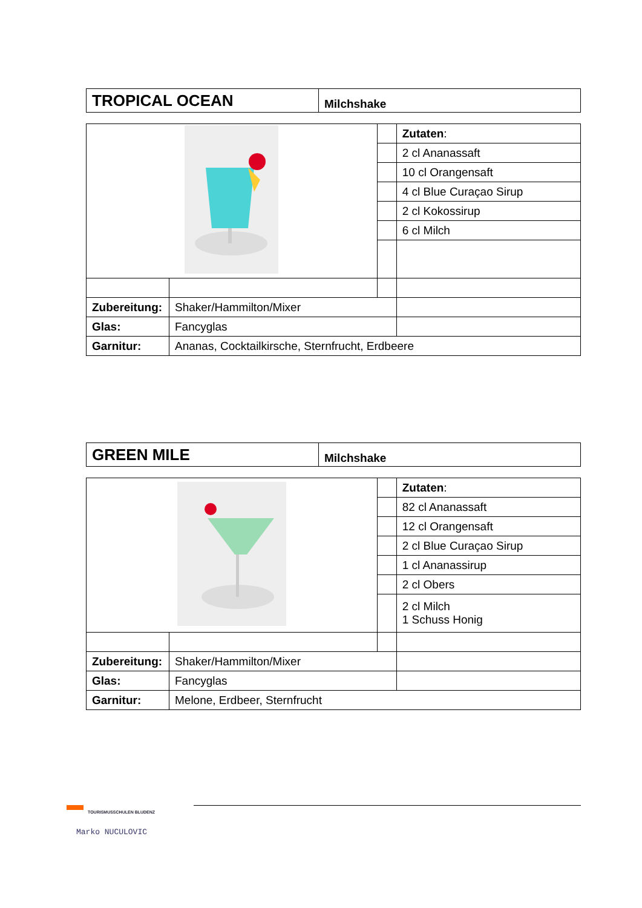| TROPICAL OCEAN | Milchshake |
| | | | Zutaten : |
| | | | 2 cl Ananassaft |
| | | | 10 cl Orangensaft |
| | | | 4 cl Blue Curaçao Sirup |
| | | | 2 cl Kokossirup |
| | | | 6 cl Milch |
| Zubereitung: | Shaker/Hammilton/Mixer | | |
| Glas: | Fancyglas | | |
| Garnitur: | Ananas, Cocktailkirsche, Sternfrucht, Erdbeere | | |
| GREEN MILE | Milchshake |
| | | | Zutaten : |
| | | | 82 cl Ananassaft |
| | | | 12 cl Orangensaft |
| | | | 2 cl Blue Curaçao Sirup |
| | | | 1 cl Ananassirup |
| | | | 2 cl Obers |
| | | | 2 cl Milch 1 Schuss Honig |
| Zubereitung: | Shaker/Hammilton/Mixer | | |
| Glas: | Fancyglas | | |
| Garnitur: | Melone, Erdbeer, Sternfrucht | | |
TOURISMUSSCHULEN BLUDENZ
Marko NUCULOVIC